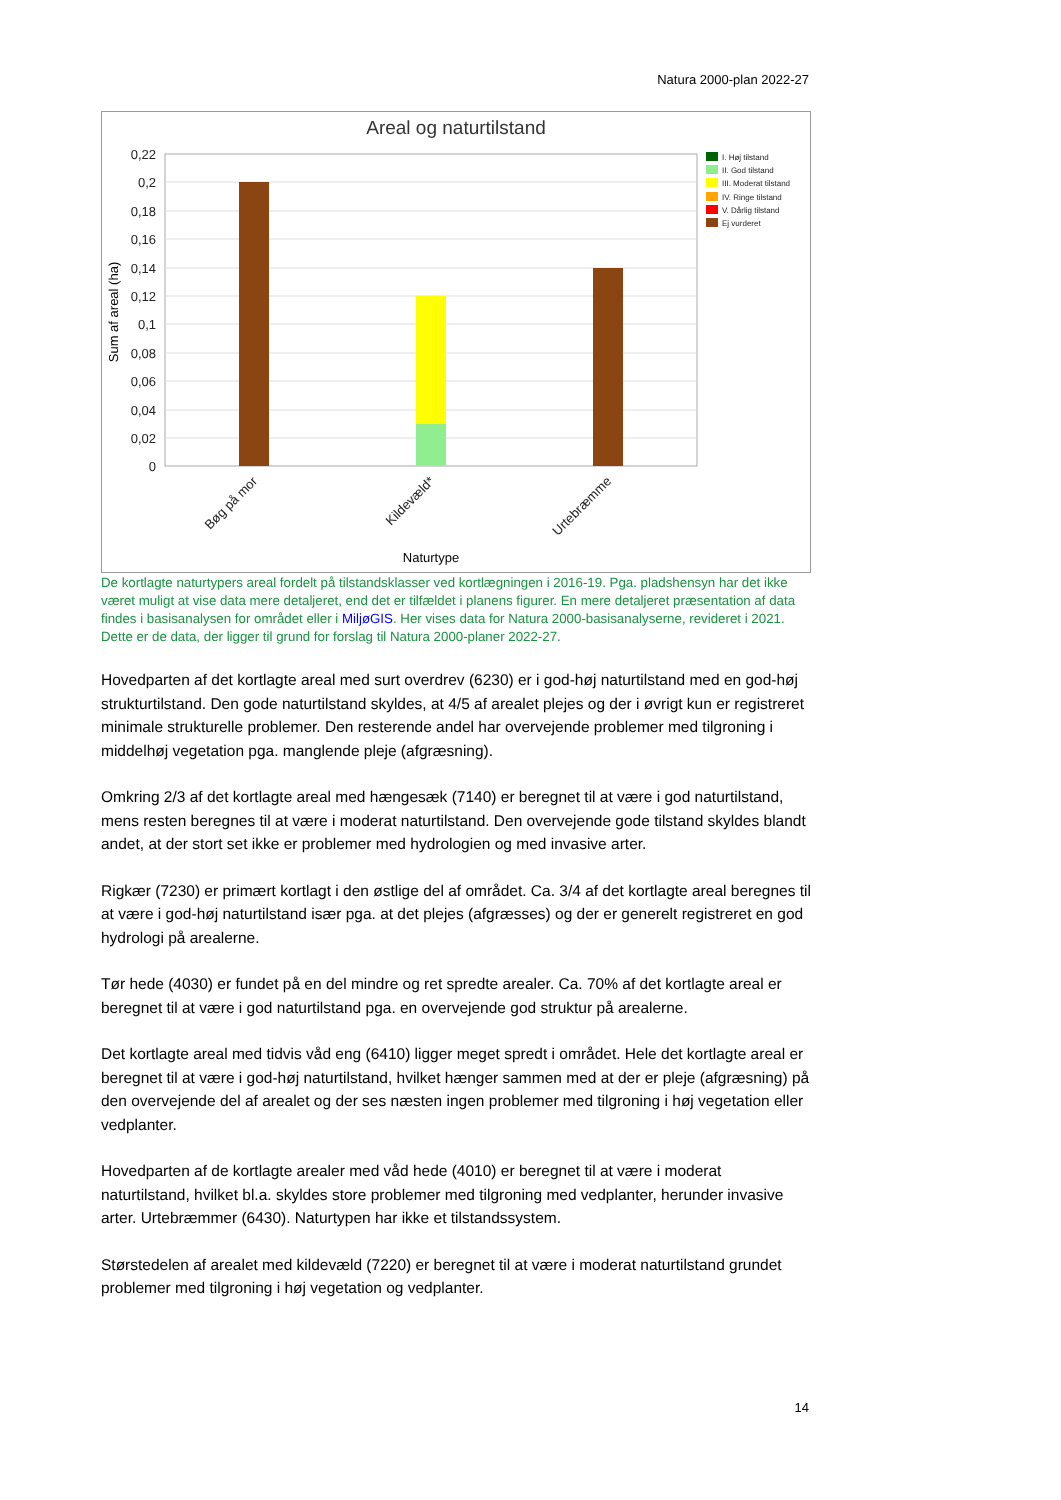Natura 2000-plan 2022-27
Areal og naturtilstand
0,22
0,2
0,18
0,16
0,14
0,12
0,1
0,08
0,06
0,04
0,02
0
Sum af areal (ha)
Bøg på mor
Kildevæld*
Urtebræmme
Naturtype
I. Høj tilstand
II. God tilstand
III. Moderat tilstand
IV. Ringe tilstand
V. Dårlig tilstand
Ej vurderet
De kortlagte naturtypers areal fordelt på tilstandsklasser ved kortlægningen i 2016-19. Pga. pladshensyn har det ikke været muligt at vise data mere detaljeret, end det er tilfældet i planens figurer. En mere detaljeret præsentation af data findes i basisanalysen for området eller i MiljøGIS. Her vises data for Natura 2000-basisanalyserne, revideret i 2021. Dette er de data, der ligger til grund for forslag til Natura 2000-planer 2022-27.
Hovedparten af det kortlagte areal med surt overdrev (6230) er i god-høj naturtilstand med en god-høj strukturtilstand. Den gode naturtilstand skyldes, at 4/5 af arealet plejes og der i øvrigt kun er registreret minimale strukturelle problemer. Den resterende andel har overvejende problemer med tilgroning i middelhøj vegetation pga. manglende pleje (afgræsning).
Omkring 2/3 af det kortlagte areal med hængesæk (7140) er beregnet til at være i god naturtilstand, mens resten beregnes til at være i moderat naturtilstand. Den overvejende gode tilstand skyldes blandt andet, at der stort set ikke er problemer med hydrologien og med invasive arter.
Rigkær (7230) er primært kortlagt i den østlige del af området. Ca. 3/4 af det kortlagte areal beregnes til at være i god-høj naturtilstand især pga. at det plejes (afgræsses) og der er generelt registreret en god hydrologi på arealerne.
Tør hede (4030) er fundet på en del mindre og ret spredte arealer. Ca. 70% af det kortlagte areal er beregnet til at være i god naturtilstand pga. en overvejende god struktur på arealerne.
Det kortlagte areal med tidvis våd eng (6410) ligger meget spredt i området. Hele det kortlagte areal er beregnet til at være i god-høj naturtilstand, hvilket hænger sammen med at der er pleje (afgræsning) på den overvejende del af arealet og der ses næsten ingen problemer med tilgroning i høj vegetation eller vedplanter.
Hovedparten af de kortlagte arealer med våd hede (4010) er beregnet til at være i moderat naturtilstand, hvilket bl.a. skyldes store problemer med tilgroning med vedplanter, herunder invasive arter. Urtebræmmer (6430). Naturtypen har ikke et tilstandssystem.
Størstedelen af arealet med kildevæld (7220) er beregnet til at være i moderat naturtilstand grundet problemer med tilgroning i høj vegetation og vedplanter.
14